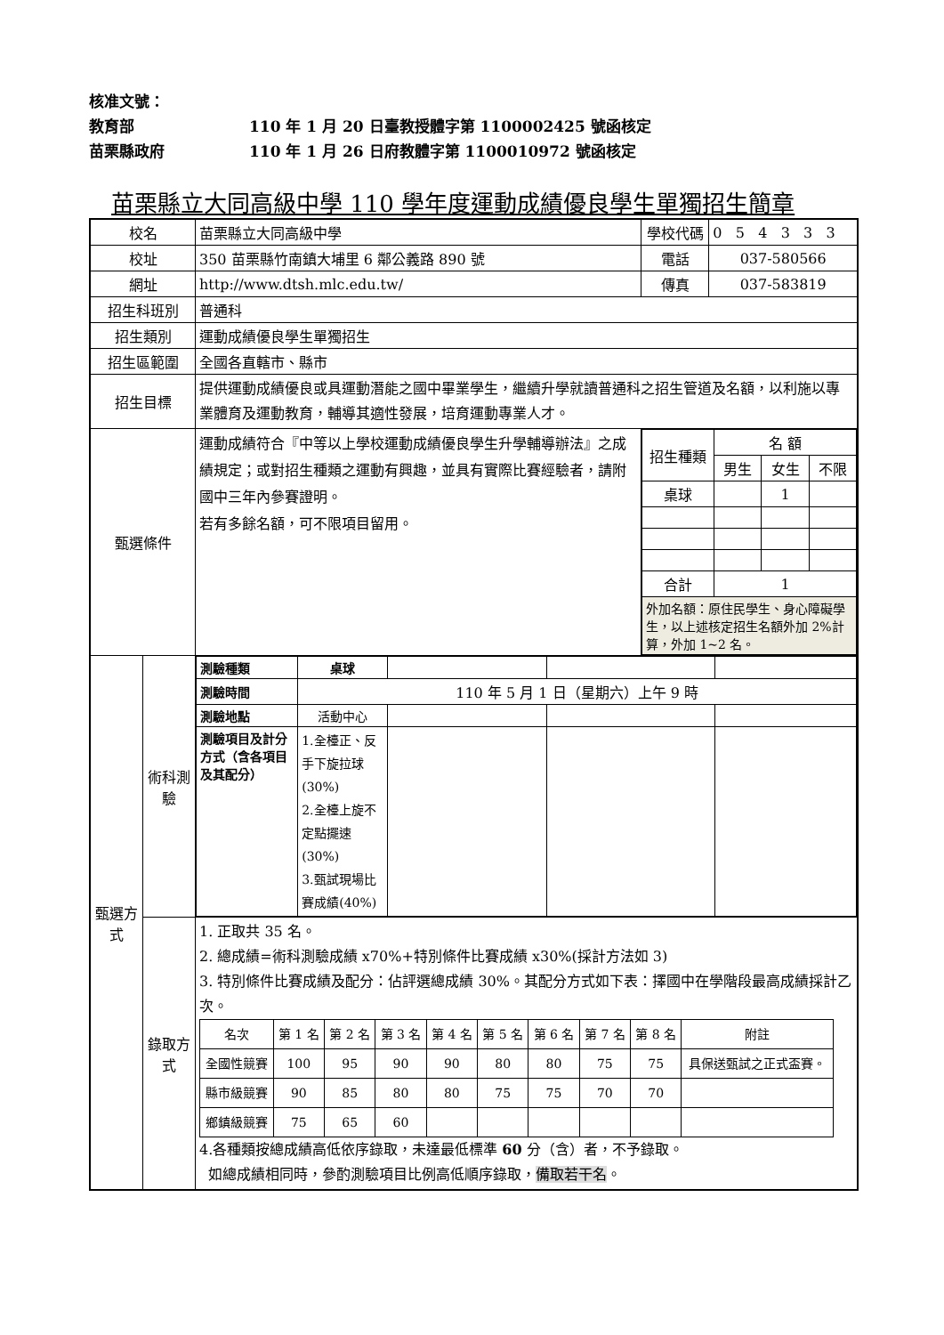核准文號：
教育部 110 年 1 月 20 日臺教授體字第 1100002425 號函核定
苗栗縣政府 110 年 1 月 26 日府教體字第 1100010972 號函核定
苗栗縣立大同高級中學 110 學年度運動成績優良學生單獨招生簡章
| 校名 | | 苗栗縣立大同高級中學 | 學校代碼 | 0 5 4 3 3 3 |
| 校址 | | 350 苗栗縣竹南鎮大埔里 6 鄰公義路 890 號 | 電話 | 037-580566 |
| 網址 | | http://www.dtsh.mlc.edu.tw/ | 傳真 | 037-583819 |
| 招生科班別 | | 普通科 | | |
| 招生類別 | | 運動成績優良學生單獨招生 | | |
| 招生區範圍 | | 全國各直轄市、縣市 | | |
| 招生目標 | | 提供運動成績優良或具運動潛能之國中畢業學生，繼續升學就讀普通科之招生管道及名額，以利施以專業體育及運動教育，輔導其適性發展，培育運動專業人才。 | | |
| 甄選條件 | | 運動成績符合『中等以上學校運動成績優良學生升學輔導辦法』之成績規定；或對招生種類之運動有興趣，並具有實際比賽經驗者，請附國中三年內參賽證明。 若有多餘名額，可不限項目留用。 | / 招生種類 / 名 額 / / / / / 男生 / 女生 / 不限 / / 桌球 / / 1 / / / 合計 / 1 / / / / 外加名額：原住民學生、身心障礙學生，以上述核定招生名額外加 2%計算，外加 1~2 名。 / / / / | |
| 甄選方式 | 術科測驗 | / 測驗種類 / 桌球 / / / / / 測驗時間 / 110 年 5 月 1 日（星期六）上午 9 時 / / / / / 測驗地點 / 活動中心 / / / / / 測驗項目及計分方式（含各項目及其配分） / 1.全檯正、反手下旋拉球(30%) 2.全檯上旋不定點擺速(30%) 3.甄試現場比賽成績(40%) / / / / | | |
| | 錄取方式 | 1. 正取共 35 名。 2. 總成績=術科測驗成績 x70%+特別條件比賽成績 x30%(採計方法如 3) 3. 特別條件比賽成績及配分：佔評選總成績 30%。其配分方式如下表：擇國中在學階段最高成績採計乙次。 / 名次 / 第 1 名 / 第 2 名 / 第 3 名 / 第 4 名 / 第 5 名 / 第 6 名 / 第 7 名 / 第 8 名 / 附註 / / 全國性競賽 / 100 / 95 / 90 / 90 / 80 / 80 / 75 / 75 / 具保送甄試之正式盃賽。 / / 縣市級競賽 / 90 / 85 / 80 / 80 / 75 / 75 / 70 / 70 / / / 鄉鎮級競賽 / 75 / 65 / 60 / / / / / / / 4.各種類按總成績高低依序錄取，未達最低標準 60 分（含）者，不予錄取。 如總成績相同時，參酌測驗項目比例高低順序錄取， 備取若干名 。 | | |